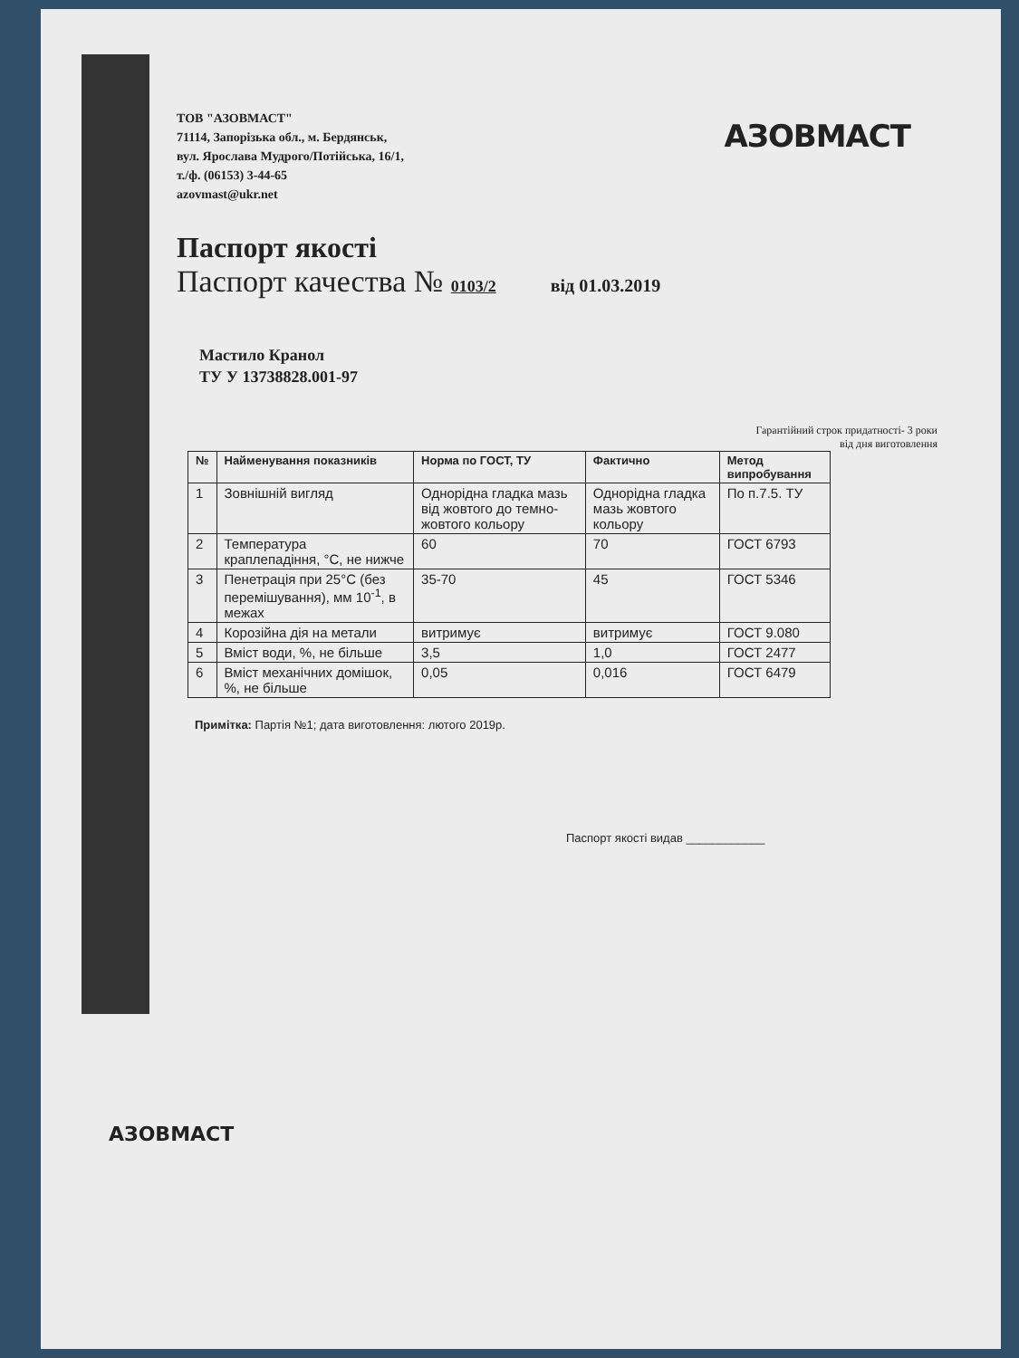ТОВ "АЗОВМАСТ"
71114, Запорізька обл., м. Бердянськ,
вул. Ярослава Мудрого/Потійська, 16/1,
т./ф. (06153) 3-44-65
azovmast@ukr.net
АЗОВМАСТ
Паспорт якості
Паспорт качества № 0103/2 від 01.03.2019
Мастило Кранол
ТУ У 13738828.001-97
Гарантійний строк придатності- 3 роки
від дня виготовлення
| № | Найменування показників | Норма по ГОСТ, ТУ | Фактично | Метод випробування |
| --- | --- | --- | --- | --- |
| 1 | Зовнішній вигляд | Однорідна гладка мазь від жовтого до темно-жовтого кольору | Однорідна гладка мазь жовтого кольору | По п.7.5. ТУ |
| 2 | Температура краплепадіння, °С, не нижче | 60 | 70 | ГОСТ 6793 |
| 3 | Пенетрація при 25°С (без перемішування), мм 10<sup>-1</sup>, в межах | 35-70 | 45 | ГОСТ 5346 |
| 4 | Корозійна дія на метали | витримує | витримує | ГОСТ 9.080 |
| 5 | Вміст води, %, не більше | 3,5 | 1,0 | ГОСТ 2477 |
| 6 | Вміст механічних домішок, %, не більше | 0,05 | 0,016 | ГОСТ 6479 |
Примітка: Партія №1; дата виготовлення: лютого 2019р.
Паспорт якості видав ____________
АЗОВМАСТ